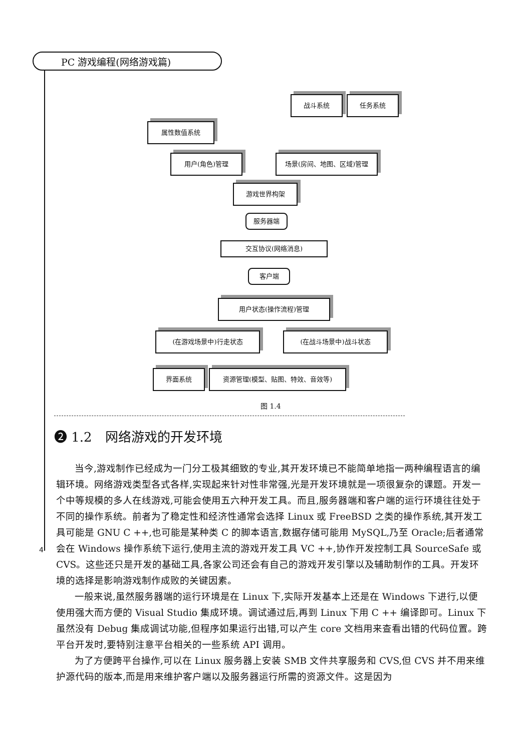PC 游戏编程(网络游戏篇)
战斗系统 任务系统
属性数值系统
用户(角色)管理 场景(房间、地图、区域)管理
游戏世界构架
服务器端
交互协议(网络消息)
客户端
用户状态(操作流程)管理
(在游戏场景中)行走状态 (在战斗场景中)战斗状态
界面系统 资源管理(模型、贴图、特效、音效等)
图 1.4
➋ 1.2　网络游戏的开发环境
当今,游戏制作已经成为一门分工极其细致的专业,其开发环境已不能简单地指一两种编程语言的编辑环境。网络游戏类型各式各样,实现起来针对性非常强,光是开发环境就是一项很复杂的课题。开发一个中等规模的多人在线游戏,可能会使用五六种开发工具。而且,服务器端和客户端的运行环境往往处于不同的操作系统。前者为了稳定性和经济性通常会选择 Linux 或 FreeBSD 之类的操作系统,其开发工具可能是 GNU C ++,也可能是某种类 C 的脚本语言,数据存储可能用 MySQL,乃至 Oracle;后者通常会在 Windows 操作系统下运行,使用主流的游戏开发工具 VC ++,协作开发控制工具 SourceSafe 或 CVS。这些还只是开发的基础工具,各家公司还会有自己的游戏开发引擎以及辅助制作的工具。开发环境的选择是影响游戏制作成败的关键因素。
一般来说,虽然服务器端的运行环境是在 Linux 下,实际开发基本上还是在 Windows 下进行,以便使用强大而方便的 Visual Studio 集成环境。调试通过后,再到 Linux 下用 C ++ 编译即可。Linux 下虽然没有 Debug 集成调试功能,但程序如果运行出错,可以产生 core 文档用来查看出错的代码位置。跨平台开发时,要特别注意平台相关的一些系统 API 调用。
为了方便跨平台操作,可以在 Linux 服务器上安装 SMB 文件共享服务和 CVS,但 CVS 并不用来维护源代码的版本,而是用来维护客户端以及服务器运行所需的资源文件。这是因为
4